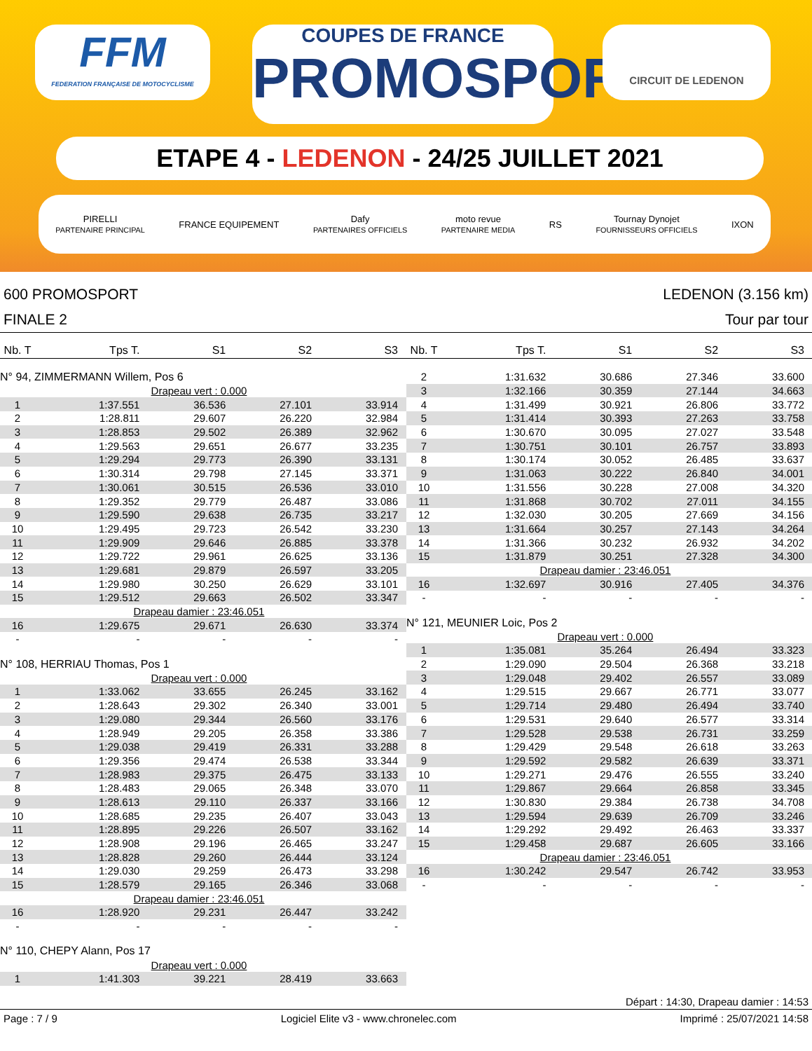FFM
FEDERATION FRANÇAISE DE MOTOCYCLISME
COUPES DE FRANCE
PROMOSPORT
CIRCUIT DE LEDENON
ETAPE 4 - LEDENON - 24/25 JUILLET 2021
PIRELLI
PARTENAIRE PRINCIPAL FRANCE EQUIPEMENT Dafy
PARTENAIRES OFFICIELS moto revue
PARTENAIRE MEDIA RS Tournay Dynojet
FOURNISSEURS OFFICIELS IXON
600 PROMOSPORT
FINALE 2
LEDENON (3.156 km)
Tour par tour
| Nb. T | Tps T. | S1 | S2 | S3 |
| --- | --- | --- | --- | --- |
| N° 94, ZIMMERMANN Willem, Pos 6 | | | | |
| Drapeau vert : 0.000 | | | | |
| 1 | 1:37.551 | 36.536 | 27.101 | 33.914 |
| 2 | 1:28.811 | 29.607 | 26.220 | 32.984 |
| 3 | 1:28.853 | 29.502 | 26.389 | 32.962 |
| 4 | 1:29.563 | 29.651 | 26.677 | 33.235 |
| 5 | 1:29.294 | 29.773 | 26.390 | 33.131 |
| 6 | 1:30.314 | 29.798 | 27.145 | 33.371 |
| 7 | 1:30.061 | 30.515 | 26.536 | 33.010 |
| 8 | 1:29.352 | 29.779 | 26.487 | 33.086 |
| 9 | 1:29.590 | 29.638 | 26.735 | 33.217 |
| 10 | 1:29.495 | 29.723 | 26.542 | 33.230 |
| 11 | 1:29.909 | 29.646 | 26.885 | 33.378 |
| 12 | 1:29.722 | 29.961 | 26.625 | 33.136 |
| 13 | 1:29.681 | 29.879 | 26.597 | 33.205 |
| 14 | 1:29.980 | 30.250 | 26.629 | 33.101 |
| 15 | 1:29.512 | 29.663 | 26.502 | 33.347 |
| Drapeau damier : 23:46.051 | | | | |
| 16 | 1:29.675 | 29.671 | 26.630 | 33.374 |
| - | - | - | - | - |
| N° 108, HERRIAU Thomas, Pos 1 | | | | |
| Drapeau vert : 0.000 | | | | |
| 1 | 1:33.062 | 33.655 | 26.245 | 33.162 |
| 2 | 1:28.643 | 29.302 | 26.340 | 33.001 |
| 3 | 1:29.080 | 29.344 | 26.560 | 33.176 |
| 4 | 1:28.949 | 29.205 | 26.358 | 33.386 |
| 5 | 1:29.038 | 29.419 | 26.331 | 33.288 |
| 6 | 1:29.356 | 29.474 | 26.538 | 33.344 |
| 7 | 1:28.983 | 29.375 | 26.475 | 33.133 |
| 8 | 1:28.483 | 29.065 | 26.348 | 33.070 |
| 9 | 1:28.613 | 29.110 | 26.337 | 33.166 |
| 10 | 1:28.685 | 29.235 | 26.407 | 33.043 |
| 11 | 1:28.895 | 29.226 | 26.507 | 33.162 |
| 12 | 1:28.908 | 29.196 | 26.465 | 33.247 |
| 13 | 1:28.828 | 29.260 | 26.444 | 33.124 |
| 14 | 1:29.030 | 29.259 | 26.473 | 33.298 |
| 15 | 1:28.579 | 29.165 | 26.346 | 33.068 |
| Drapeau damier : 23:46.051 | | | | |
| 16 | 1:28.920 | 29.231 | 26.447 | 33.242 |
| - | - | - | - | - |
| N° 110, CHEPY Alann, Pos 17 | | | | |
| Drapeau vert : 0.000 | | | | |
| 1 | 1:41.303 | 39.221 | 28.419 | 33.663 |
| Nb. T | Tps T. | S1 | S2 | S3 |
| --- | --- | --- | --- | --- |
| 2 | 1:31.632 | 30.686 | 27.346 | 33.600 |
| 3 | 1:32.166 | 30.359 | 27.144 | 34.663 |
| 4 | 1:31.499 | 30.921 | 26.806 | 33.772 |
| 5 | 1:31.414 | 30.393 | 27.263 | 33.758 |
| 6 | 1:30.670 | 30.095 | 27.027 | 33.548 |
| 7 | 1:30.751 | 30.101 | 26.757 | 33.893 |
| 8 | 1:30.174 | 30.052 | 26.485 | 33.637 |
| 9 | 1:31.063 | 30.222 | 26.840 | 34.001 |
| 10 | 1:31.556 | 30.228 | 27.008 | 34.320 |
| 11 | 1:31.868 | 30.702 | 27.011 | 34.155 |
| 12 | 1:32.030 | 30.205 | 27.669 | 34.156 |
| 13 | 1:31.664 | 30.257 | 27.143 | 34.264 |
| 14 | 1:31.366 | 30.232 | 26.932 | 34.202 |
| 15 | 1:31.879 | 30.251 | 27.328 | 34.300 |
| Drapeau damier : 23:46.051 | | | | |
| 16 | 1:32.697 | 30.916 | 27.405 | 34.376 |
| - | - | - | - | - |
| N° 121, MEUNIER Loic, Pos 2 | | | | |
| Drapeau vert : 0.000 | | | | |
| 1 | 1:35.081 | 35.264 | 26.494 | 33.323 |
| 2 | 1:29.090 | 29.504 | 26.368 | 33.218 |
| 3 | 1:29.048 | 29.402 | 26.557 | 33.089 |
| 4 | 1:29.515 | 29.667 | 26.771 | 33.077 |
| 5 | 1:29.714 | 29.480 | 26.494 | 33.740 |
| 6 | 1:29.531 | 29.640 | 26.577 | 33.314 |
| 7 | 1:29.528 | 29.538 | 26.731 | 33.259 |
| 8 | 1:29.429 | 29.548 | 26.618 | 33.263 |
| 9 | 1:29.592 | 29.582 | 26.639 | 33.371 |
| 10 | 1:29.271 | 29.476 | 26.555 | 33.240 |
| 11 | 1:29.867 | 29.664 | 26.858 | 33.345 |
| 12 | 1:30.830 | 29.384 | 26.738 | 34.708 |
| 13 | 1:29.594 | 29.639 | 26.709 | 33.246 |
| 14 | 1:29.292 | 29.492 | 26.463 | 33.337 |
| 15 | 1:29.458 | 29.687 | 26.605 | 33.166 |
| Drapeau damier : 23:46.051 | | | | |
| 16 | 1:30.242 | 29.547 | 26.742 | 33.953 |
| - | - | - | - | - |
Départ : 14:30, Drapeau damier : 14:53
Page : 7 / 9 Logiciel Elite v3 - www.chronelec.com Imprimé : 25/07/2021 14:58